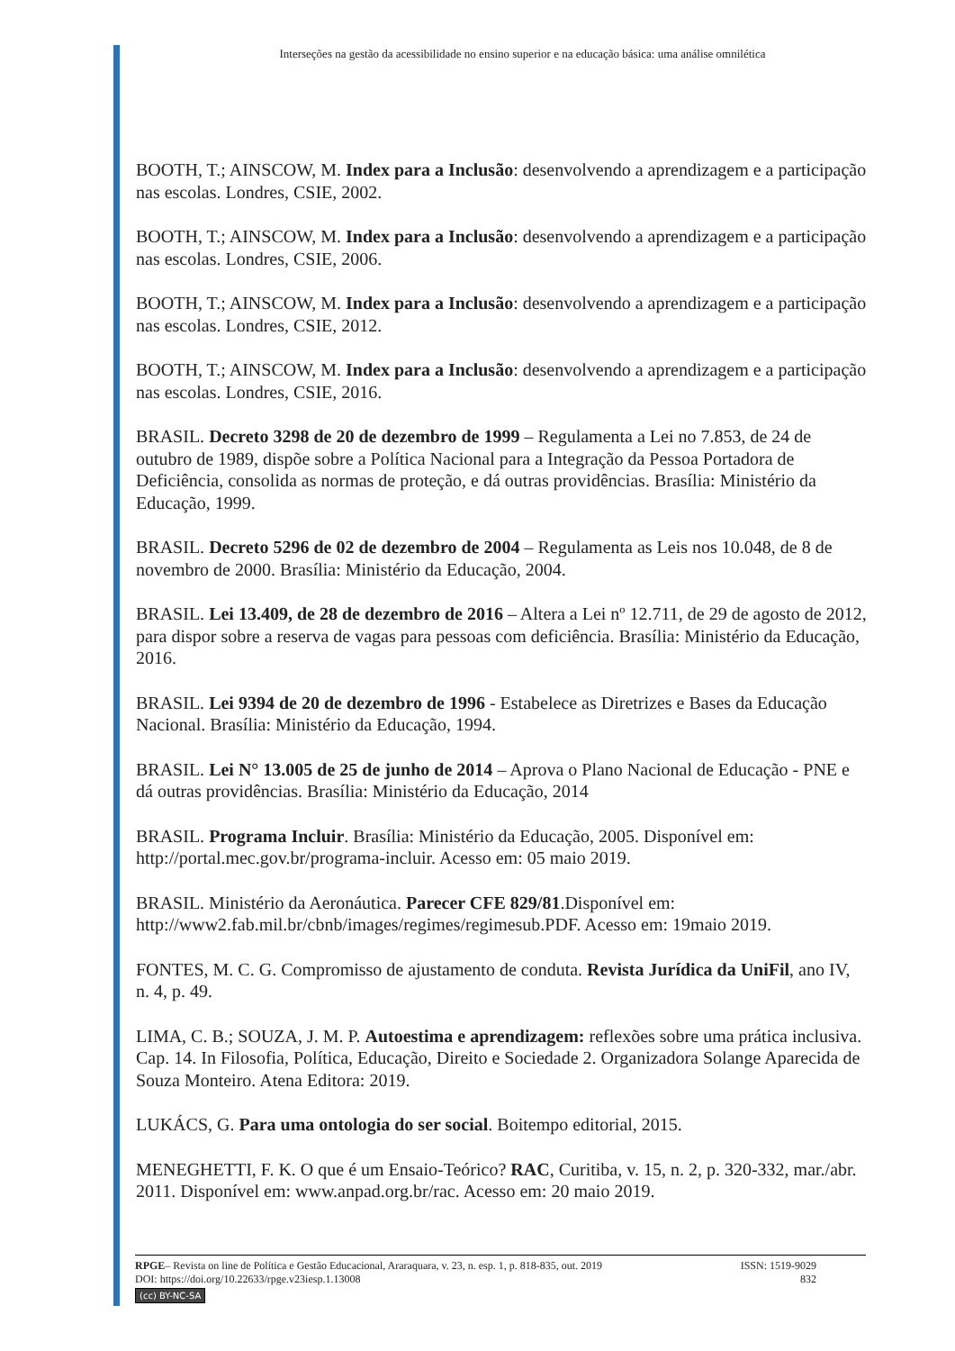Interseções na gestão da acessibilidade no ensino superior e na educação básica: uma análise omnilética
BOOTH, T.; AINSCOW, M. Index para a Inclusão: desenvolvendo a aprendizagem e a participação nas escolas. Londres, CSIE, 2002.
BOOTH, T.; AINSCOW, M. Index para a Inclusão: desenvolvendo a aprendizagem e a participação nas escolas. Londres, CSIE, 2006.
BOOTH, T.; AINSCOW, M. Index para a Inclusão: desenvolvendo a aprendizagem e a participação nas escolas. Londres, CSIE, 2012.
BOOTH, T.; AINSCOW, M. Index para a Inclusão: desenvolvendo a aprendizagem e a participação nas escolas. Londres, CSIE, 2016.
BRASIL. Decreto 3298 de 20 de dezembro de 1999 – Regulamenta a Lei no 7.853, de 24 de outubro de 1989, dispõe sobre a Política Nacional para a Integração da Pessoa Portadora de Deficiência, consolida as normas de proteção, e dá outras providências. Brasília: Ministério da Educação, 1999.
BRASIL. Decreto 5296 de 02 de dezembro de 2004 – Regulamenta as Leis nos 10.048, de 8 de novembro de 2000. Brasília: Ministério da Educação, 2004.
BRASIL. Lei 13.409, de 28 de dezembro de 2016 – Altera a Lei nº 12.711, de 29 de agosto de 2012, para dispor sobre a reserva de vagas para pessoas com deficiência. Brasília: Ministério da Educação, 2016.
BRASIL. Lei 9394 de 20 de dezembro de 1996 - Estabelece as Diretrizes e Bases da Educação Nacional. Brasília: Ministério da Educação, 1994.
BRASIL. Lei N° 13.005 de 25 de junho de 2014 – Aprova o Plano Nacional de Educação - PNE e dá outras providências. Brasília: Ministério da Educação, 2014
BRASIL. Programa Incluir. Brasília: Ministério da Educação, 2005. Disponível em: http://portal.mec.gov.br/programa-incluir. Acesso em: 05 maio 2019.
BRASIL. Ministério da Aeronáutica. Parecer CFE 829/81.Disponível em: http://www2.fab.mil.br/cbnb/images/regimes/regimesub.PDF. Acesso em: 19maio 2019.
FONTES, M. C. G. Compromisso de ajustamento de conduta. Revista Jurídica da UniFil, ano IV, n. 4, p. 49.
LIMA, C. B.; SOUZA, J. M. P. Autoestima e aprendizagem: reflexões sobre uma prática inclusiva. Cap. 14. In Filosofia, Política, Educação, Direito e Sociedade 2. Organizadora Solange Aparecida de Souza Monteiro. Atena Editora: 2019.
LUKÁCS, G. Para uma ontologia do ser social. Boitempo editorial, 2015.
MENEGHETTI, F. K. O que é um Ensaio-Teórico? RAC, Curitiba, v. 15, n. 2, p. 320-332, mar./abr. 2011. Disponível em: www.anpad.org.br/rac. Acesso em: 20 maio 2019.
RPGE– Revista on line de Política e Gestão Educacional, Araraquara, v. 23, n. esp. 1, p. 818-835, out. 2019 ISSN: 1519-9029
DOI: https://doi.org/10.22633/rpge.v23iesp.1.13008 832
(cc) BY-NC-SA